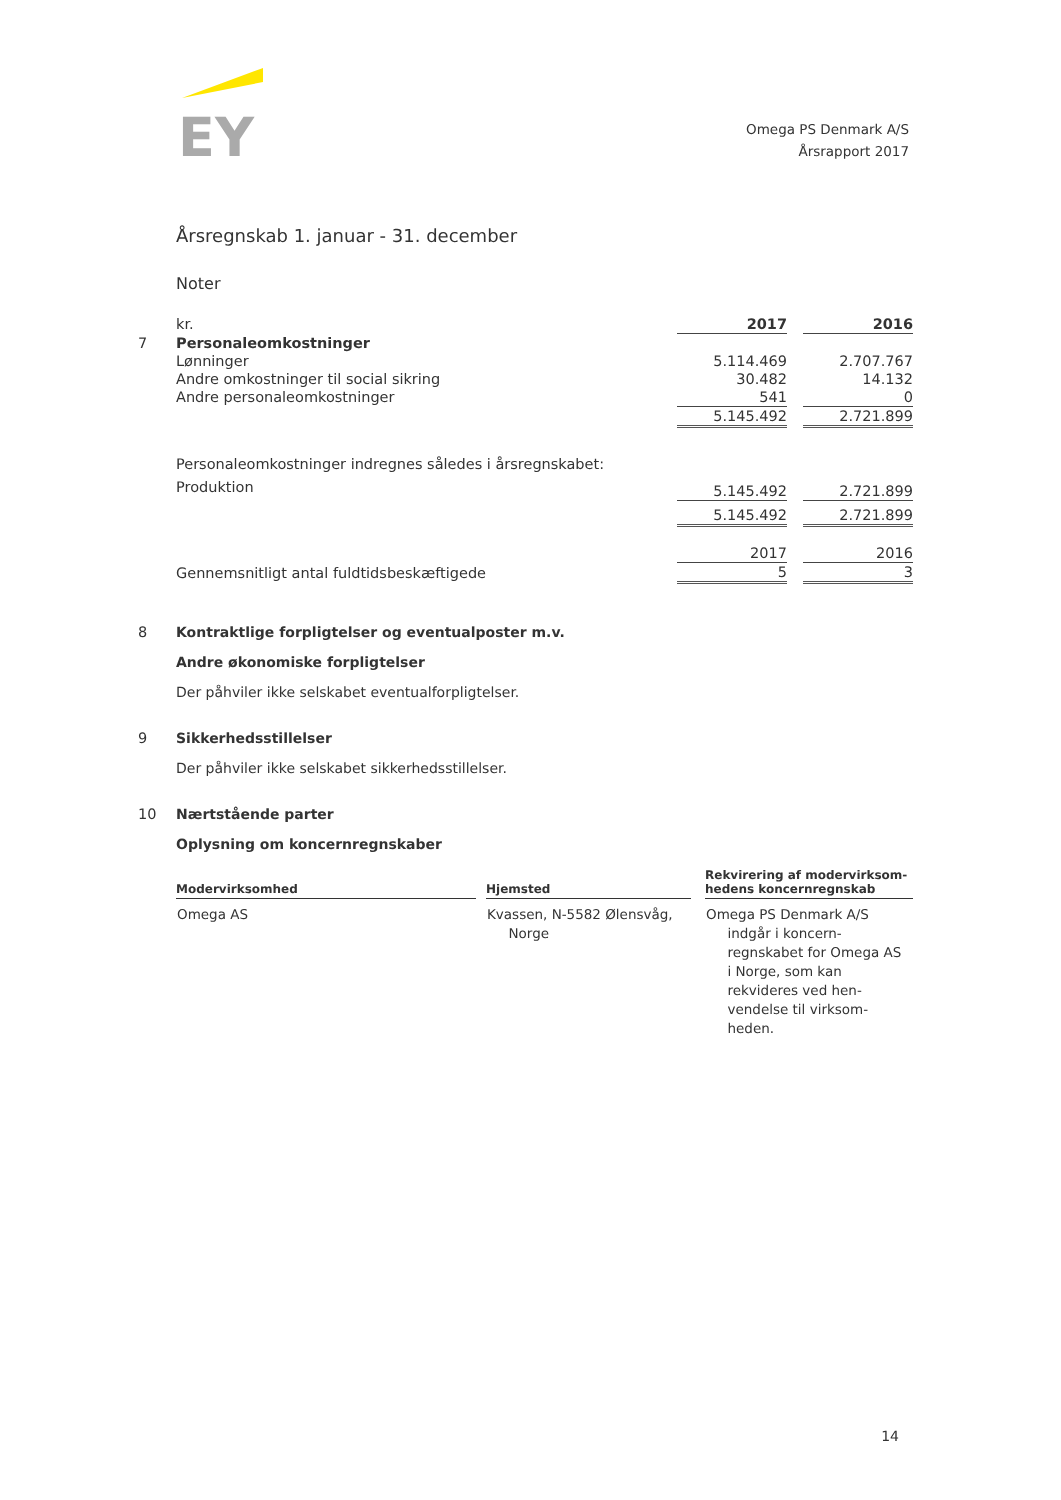EY
Omega PS Denmark A/S
Årsrapport 2017
Årsregnskab 1. januar - 31. december
Noter
| | kr. | 2017 | | 2016 |
| 7 | Personaleomkostninger | | | |
| | Lønninger | 5.114.469 | | 2.707.767 |
| | Andre omkostninger til social sikring | 30.482 | | 14.132 |
| | Andre personaleomkostninger | 541 | | 0 |
| | | 5.145.492 | | 2.721.899 |
| | Personaleomkostninger indregnes således i årsregnskabet: | | | |
| | Produktion | 5.145.492 | | 2.721.899 |
| | | 5.145.492 | | 2.721.899 |
| | | 2017 | | 2016 |
| | Gennemsnitligt antal fuldtidsbeskæftigede | 5 | | 3 |
8 Kontraktlige forpligtelser og eventualposter m.v.
Andre økonomiske forpligtelser
Der påhviler ikke selskabet eventualforpligtelser.
9 Sikkerhedsstillelser
Der påhviler ikke selskabet sikkerhedsstillelser.
10 Nærtstående parter
Oplysning om koncernregnskaber
| Modervirksomhed | | Hjemsted | | Rekvirering af modervirksom- hedens koncernregnskab |
| --- | --- | --- | --- | --- |
| Omega AS | | Kvassen, N-5582 Ølensvåg, Norge | | Omega PS Denmark A/S indgår i koncern- regnskabet for Omega AS i Norge, som kan rekvideres ved hen- vendelse til virksom- heden. |
14